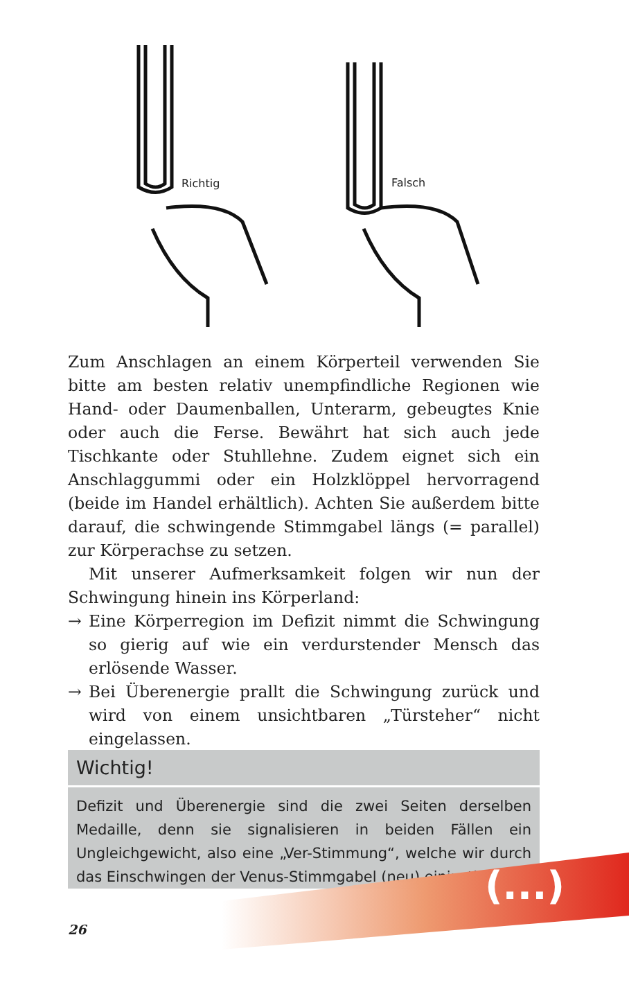Richtig Falsch
Zum Anschlagen an einem Körperteil verwenden Sie bitte am besten relativ unempfindliche Regionen wie Hand- oder Daumenballen, Unterarm, gebeugtes Knie oder auch die Ferse. Bewährt hat sich auch jede Tischkante oder Stuhllehne. Zudem eignet sich ein Anschlaggummi oder ein Holzklöppel hervorragend (beide im Handel erhältlich). Achten Sie außerdem bitte darauf, die schwingende Stimmgabel längs (= parallel) zur Körperachse zu setzen.
Mit unserer Aufmerksamkeit folgen wir nun der Schwingung hinein ins Körperland:
→ Eine Körperregion im Defizit nimmt die Schwingung so gierig auf wie ein verdurstender Mensch das erlösende Wasser.
→ Bei Überenergie prallt die Schwingung zurück und wird von einem unsichtbaren „Türsteher“ nicht eingelassen.
Wichtig!
Defizit und Überenergie sind die zwei Seiten derselben Medaille, denn sie signalisieren in beiden Fällen ein Ungleichgewicht, also eine „Ver-Stimmung“, welche wir durch das Einschwingen der Venus-Stimmgabel (neu) einjusti…
(...)
26